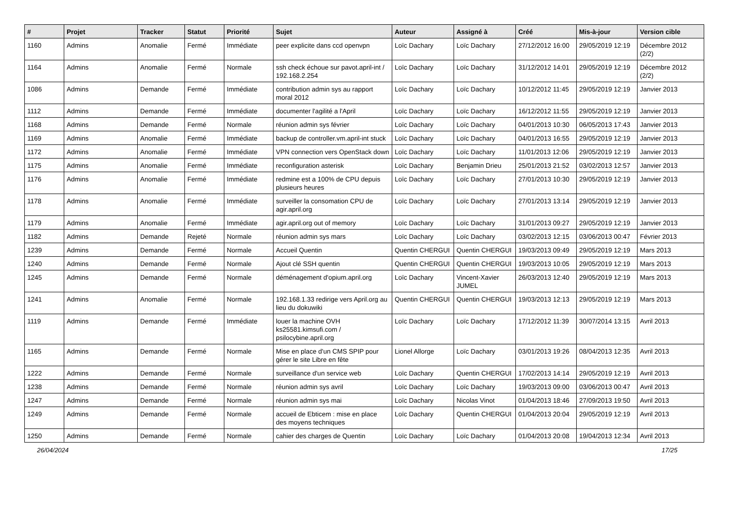| # | Projet | Tracker | Statut | Priorité | Sujet | Auteur | Assigné à | Créé | Mis-à-jour | Version cible |
| --- | --- | --- | --- | --- | --- | --- | --- | --- | --- | --- |
| 1160 | Admins | Anomalie | Fermé | Immédiate | peer explicite dans ccd openvpn | Loïc Dachary | Loïc Dachary | 27/12/2012 16:00 | 29/05/2019 12:19 | Décembre 2012 (2/2) |
| 1164 | Admins | Anomalie | Fermé | Normale | ssh check échoue sur pavot.april-int / 192.168.2.254 | Loïc Dachary | Loïc Dachary | 31/12/2012 14:01 | 29/05/2019 12:19 | Décembre 2012 (2/2) |
| 1086 | Admins | Demande | Fermé | Immédiate | contribution admin sys au rapport moral 2012 | Loïc Dachary | Loïc Dachary | 10/12/2012 11:45 | 29/05/2019 12:19 | Janvier 2013 |
| 1112 | Admins | Demande | Fermé | Immédiate | documenter l'agilité a l'April | Loïc Dachary | Loïc Dachary | 16/12/2012 11:55 | 29/05/2019 12:19 | Janvier 2013 |
| 1168 | Admins | Demande | Fermé | Normale | réunion admin sys février | Loïc Dachary | Loïc Dachary | 04/01/2013 10:30 | 06/05/2013 17:43 | Janvier 2013 |
| 1169 | Admins | Anomalie | Fermé | Immédiate | backup de controller.vm.april-int stuck | Loïc Dachary | Loïc Dachary | 04/01/2013 16:55 | 29/05/2019 12:19 | Janvier 2013 |
| 1172 | Admins | Anomalie | Fermé | Immédiate | VPN connection vers OpenStack down | Loïc Dachary | Loïc Dachary | 11/01/2013 12:06 | 29/05/2019 12:19 | Janvier 2013 |
| 1175 | Admins | Anomalie | Fermé | Immédiate | reconfiguration asterisk | Loïc Dachary | Benjamin Drieu | 25/01/2013 21:52 | 03/02/2013 12:57 | Janvier 2013 |
| 1176 | Admins | Anomalie | Fermé | Immédiate | redmine est a 100% de CPU depuis plusieurs heures | Loïc Dachary | Loïc Dachary | 27/01/2013 10:30 | 29/05/2019 12:19 | Janvier 2013 |
| 1178 | Admins | Anomalie | Fermé | Immédiate | surveiller la consomation CPU de agir.april.org | Loïc Dachary | Loïc Dachary | 27/01/2013 13:14 | 29/05/2019 12:19 | Janvier 2013 |
| 1179 | Admins | Anomalie | Fermé | Immédiate | agir.april.org out of memory | Loïc Dachary | Loïc Dachary | 31/01/2013 09:27 | 29/05/2019 12:19 | Janvier 2013 |
| 1182 | Admins | Demande | Rejeté | Normale | réunion admin sys mars | Loïc Dachary | Loïc Dachary | 03/02/2013 12:15 | 03/06/2013 00:47 | Février 2013 |
| 1239 | Admins | Demande | Fermé | Normale | Accueil Quentin | Quentin CHERGUI | Quentin CHERGUI | 19/03/2013 09:49 | 29/05/2019 12:19 | Mars 2013 |
| 1240 | Admins | Demande | Fermé | Normale | Ajout clé SSH quentin | Quentin CHERGUI | Quentin CHERGUI | 19/03/2013 10:05 | 29/05/2019 12:19 | Mars 2013 |
| 1245 | Admins | Demande | Fermé | Normale | déménagement d'opium.april.org | Loïc Dachary | Vincent-Xavier JUMEL | 26/03/2013 12:40 | 29/05/2019 12:19 | Mars 2013 |
| 1241 | Admins | Anomalie | Fermé | Normale | 192.168.1.33 redirige vers April.org au lieu du dokuwiki | Quentin CHERGUI | Quentin CHERGUI | 19/03/2013 12:13 | 29/05/2019 12:19 | Mars 2013 |
| 1119 | Admins | Demande | Fermé | Immédiate | louer la machine OVH ks25581.kimsufi.com / psilocybine.april.org | Loïc Dachary | Loïc Dachary | 17/12/2012 11:39 | 30/07/2014 13:15 | Avril 2013 |
| 1165 | Admins | Demande | Fermé | Normale | Mise en place d'un CMS SPIP pour gérer le site Libre en fête | Lionel Allorge | Loïc Dachary | 03/01/2013 19:26 | 08/04/2013 12:35 | Avril 2013 |
| 1222 | Admins | Demande | Fermé | Normale | surveillance d'un service web | Loïc Dachary | Quentin CHERGUI | 17/02/2013 14:14 | 29/05/2019 12:19 | Avril 2013 |
| 1238 | Admins | Demande | Fermé | Normale | réunion admin sys avril | Loïc Dachary | Loïc Dachary | 19/03/2013 09:00 | 03/06/2013 00:47 | Avril 2013 |
| 1247 | Admins | Demande | Fermé | Normale | réunion admin sys mai | Loïc Dachary | Nicolas Vinot | 01/04/2013 18:46 | 27/09/2013 19:50 | Avril 2013 |
| 1249 | Admins | Demande | Fermé | Normale | accueil de Ebticem : mise en place des moyens techniques | Loïc Dachary | Quentin CHERGUI | 01/04/2013 20:04 | 29/05/2019 12:19 | Avril 2013 |
| 1250 | Admins | Demande | Fermé | Normale | cahier des charges de Quentin | Loïc Dachary | Loïc Dachary | 01/04/2013 20:08 | 19/04/2013 12:34 | Avril 2013 |
26/04/2024 17/25